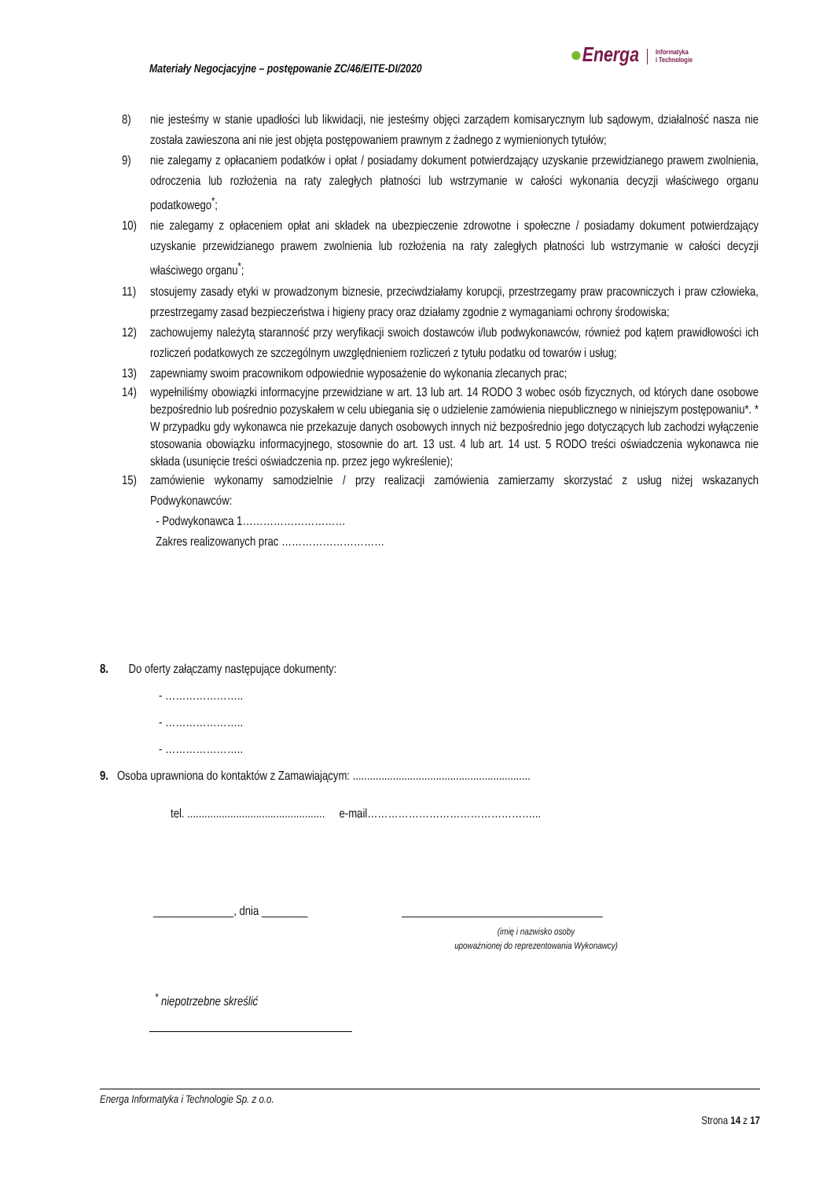Materiały Negocjacyjne – postępowanie ZC/46/EITE-DI/2020
● Energa Informatyka
i Technologie
8) nie jesteśmy w stanie upadłości lub likwidacji, nie jesteśmy objęci zarządem komisarycznym lub sądowym, działalność nasza nie została zawieszona ani nie jest objęta postępowaniem prawnym z żadnego z wymienionych tytułów;
9) nie zalegamy z opłacaniem podatków i opłat / posiadamy dokument potwierdzający uzyskanie przewidzianego prawem zwolnienia, odroczenia lub rozłożenia na raty zaległych płatności lub wstrzymanie w całości wykonania decyzji właściwego organu podatkowego<sup>*</sup>;
10) nie zalegamy z opłaceniem opłat ani składek na ubezpieczenie zdrowotne i społeczne / posiadamy dokument potwierdzający uzyskanie przewidzianego prawem zwolnienia lub rozłożenia na raty zaległych płatności lub wstrzymanie w całości decyzji właściwego organu<sup>*</sup>;
11) stosujemy zasady etyki w prowadzonym biznesie, przeciwdziałamy korupcji, przestrzegamy praw pracowniczych i praw człowieka, przestrzegamy zasad bezpieczeństwa i higieny pracy oraz działamy zgodnie z wymaganiami ochrony środowiska;
12) zachowujemy należytą staranność przy weryfikacji swoich dostawców i/lub podwykonawców, również pod kątem prawidłowości ich rozliczeń podatkowych ze szczególnym uwzględnieniem rozliczeń z tytułu podatku od towarów i usług;
13) zapewniamy swoim pracownikom odpowiednie wyposażenie do wykonania zlecanych prac;
14) wypełniliśmy obowiązki informacyjne przewidziane w art. 13 lub art. 14 RODO 3 wobec osób fizycznych, od których dane osobowe bezpośrednio lub pośrednio pozyskałem w celu ubiegania się o udzielenie zamówienia niepublicznego w niniejszym postępowaniu*. * W przypadku gdy wykonawca nie przekazuje danych osobowych innych niż bezpośrednio jego dotyczących lub zachodzi wyłączenie stosowania obowiązku informacyjnego, stosownie do art. 13 ust. 4 lub art. 14 ust. 5 RODO treści oświadczenia wykonawca nie składa (usunięcie treści oświadczenia np. przez jego wykreślenie);
15) zamówienie wykonamy samodzielnie / przy realizacji zamówienia zamierzamy skorzystać z usług niżej wskazanych Podwykonawców:
- Podwykonawca 1…………………………
Zakres realizowanych prac …………………………
8. Do oferty załączamy następujące dokumenty:
- …………………..
- …………………..
- …………………..
9. Osoba uprawniona do kontaktów z Zamawiającym: ..............................................................
tel. ................................................ e-mail…………………………………………...
______________, dnia ________ ___________________________________
(imię i nazwisko osoby
upoważnionej do reprezentowania Wykonawcy)
<sup>*</sup> niepotrzebne skreślić
Energa Informatyka i Technologie Sp. z o.o.
Strona 14 z 17